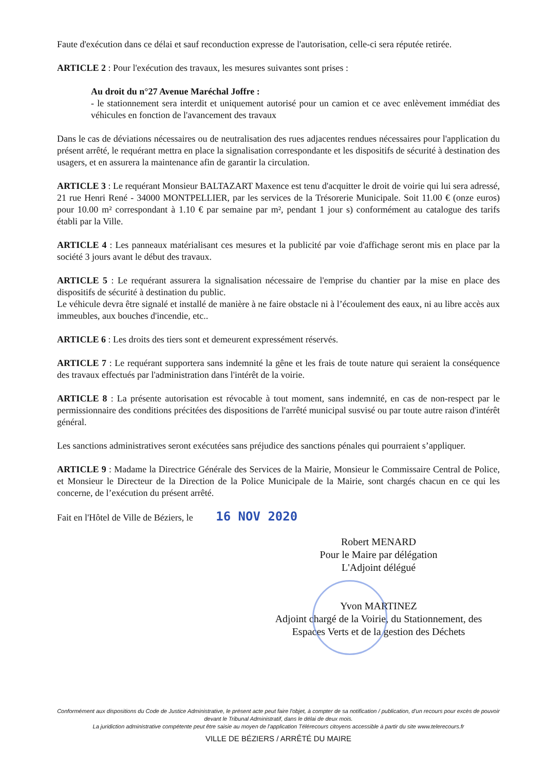Faute d'exécution dans ce délai et sauf reconduction expresse de l'autorisation, celle-ci sera réputée retirée.
ARTICLE 2 : Pour l'exécution des travaux, les mesures suivantes sont prises :
Au droit du n°27 Avenue Maréchal Joffre :
- le stationnement sera interdit et uniquement autorisé pour un camion et ce avec enlèvement immédiat des véhicules en fonction de l'avancement des travaux
Dans le cas de déviations nécessaires ou de neutralisation des rues adjacentes rendues nécessaires pour l'application du présent arrêté, le requérant mettra en place la signalisation correspondante et les dispositifs de sécurité à destination des usagers, et en assurera la maintenance afin de garantir la circulation.
ARTICLE 3 : Le requérant Monsieur BALTAZART Maxence est tenu d'acquitter le droit de voirie qui lui sera adressé, 21 rue Henri René - 34000 MONTPELLIER, par les services de la Trésorerie Municipale. Soit 11.00 € (onze euros) pour 10.00 m² correspondant à 1.10 € par semaine par m², pendant 1 jour s) conformément au catalogue des tarifs établi par la Ville.
ARTICLE 4 : Les panneaux matérialisant ces mesures et la publicité par voie d'affichage seront mis en place par la société 3 jours avant le début des travaux.
ARTICLE 5 : Le requérant assurera la signalisation nécessaire de l'emprise du chantier par la mise en place des dispositifs de sécurité à destination du public.
Le véhicule devra être signalé et installé de manière à ne faire obstacle ni à l’écoulement des eaux, ni au libre accès aux immeubles, aux bouches d'incendie, etc..
ARTICLE 6 : Les droits des tiers sont et demeurent expressément réservés.
ARTICLE 7 : Le requérant supportera sans indemnité la gêne et les frais de toute nature qui seraient la conséquence des travaux effectués par l'administration dans l'intérêt de la voirie.
ARTICLE 8 : La présente autorisation est révocable à tout moment, sans indemnité, en cas de non-respect par le permissionnaire des conditions précitées des dispositions de l'arrêté municipal susvisé ou par toute autre raison d'intérêt général.
Les sanctions administratives seront exécutées sans préjudice des sanctions pénales qui pourraient s’appliquer.
ARTICLE 9 : Madame la Directrice Générale des Services de la Mairie, Monsieur le Commissaire Central de Police, et Monsieur le Directeur de la Direction de la Police Municipale de la Mairie, sont chargés chacun en ce qui les concerne, de l’exécution du présent arrêté.
Fait en l'Hôtel de Ville de Béziers, le 16 NOV 2020
Robert MENARD
Pour le Maire par délégation
L'Adjoint délégué
Yvon MARTINEZ
Adjoint chargé de la Voirie, du Stationnement, des Espaces Verts et de la gestion des Déchets
Conformément aux dispositions du Code de Justice Administrative, le présent acte peut faire l'objet, à compter de sa notification / publication, d'un recours pour excès de pouvoir devant le Tribunal Administratif, dans le délai de deux mois.
La juridiction administrative compétente peut être saisie au moyen de l'application Télérecours citoyens accessible à partir du site www.telerecours.fr
VILLE DE BÉZIERS / ARRÊTÉ DU MAIRE